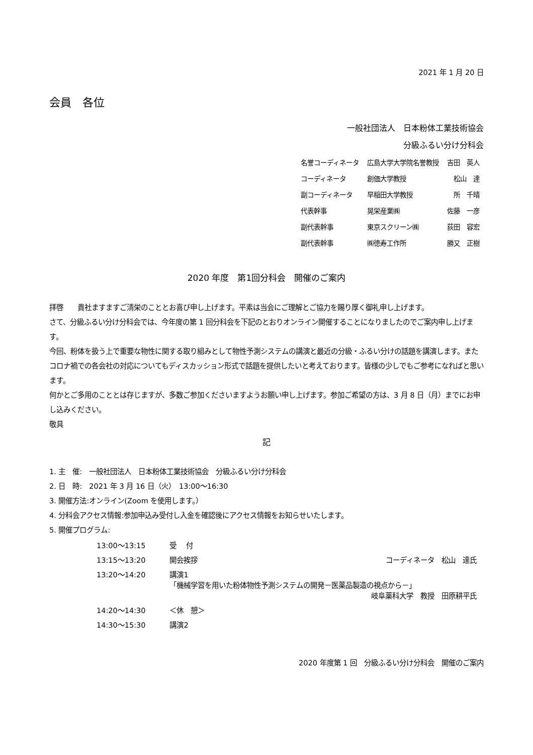2021 年 1 月 20 日
会員　各位
一般社団法人　日本粉体工業技術協会
分級ふるい分け分科会
| 名誉コーディネータ | 広島大学大学院名誉教授 | 吉田 英人 |
| コーディネータ | 創価大学教授 | 松山 達 |
| 副コーディネータ | 早稲田大学教授 | 所 千晴 |
| 代表幹事 | 晃栄産業㈱ | 佐藤 一彦 |
| 副代表幹事 | 東京スクリーン㈱ | 荻田 容宏 |
| 副代表幹事 | ㈱徳寿工作所 | 勝又 正樹 |
2020 年度　第1回分科会　開催のご案内
拝啓　　貴社ますますご清栄のこととお喜び申し上げます。平素は当会にご理解とご協力を賜り厚く御礼申し上げます。
さて、分級ふるい分け分科会では、今年度の第 1 回分科会を下記のとおりオンライン開催することになりましたのでご案内申し上げます。
今回、粉体を扱う上で重要な物性に関する取り組みとして物性予測システムの講演と最近の分級・ふるい分けの話題を講演します。またコロナ禍での各会社の対応についてもディスカッション形式で話題を提供したいと考えております。皆様の少しでもご参考になればと思います。
何かとご多用のこととは存じますが、多数ご参加くださいますようお願い申し上げます。参加ご希望の方は、3 月 8 日（月）までにお申し込みください。
敬具
記
1. 主　催:　一般社団法人　日本粉体工業技術協会　分級ふるい分け分科会
2. 日　時:　2021 年 3 月 16 日（火）　13:00〜16:30
3. 開催方法:オンライン(Zoom を使用します。）
4. 分科会アクセス情報:参加申込み受付し入金を確認後にアクセス情報をお知らせいたします。
5. 開催プログラム:
| 13:00〜13:15 | 受 付 | |
| 13:15〜13:20 | 開会挨拶 | コーディネータ 松山 達氏 |
| 13:20〜14:20 | 講演1 「機械学習を用いた粉体物性予測システムの開発－医薬品製造の視点から－」 岐阜薬科大学 教授 田原耕平氏 | |
| 14:20〜14:30 | ＜休 憩＞ | |
| 14:30〜15:30 | 講演2 | |
2020 年度第 1 回　分級ふるい分け分科会　開催のご案内